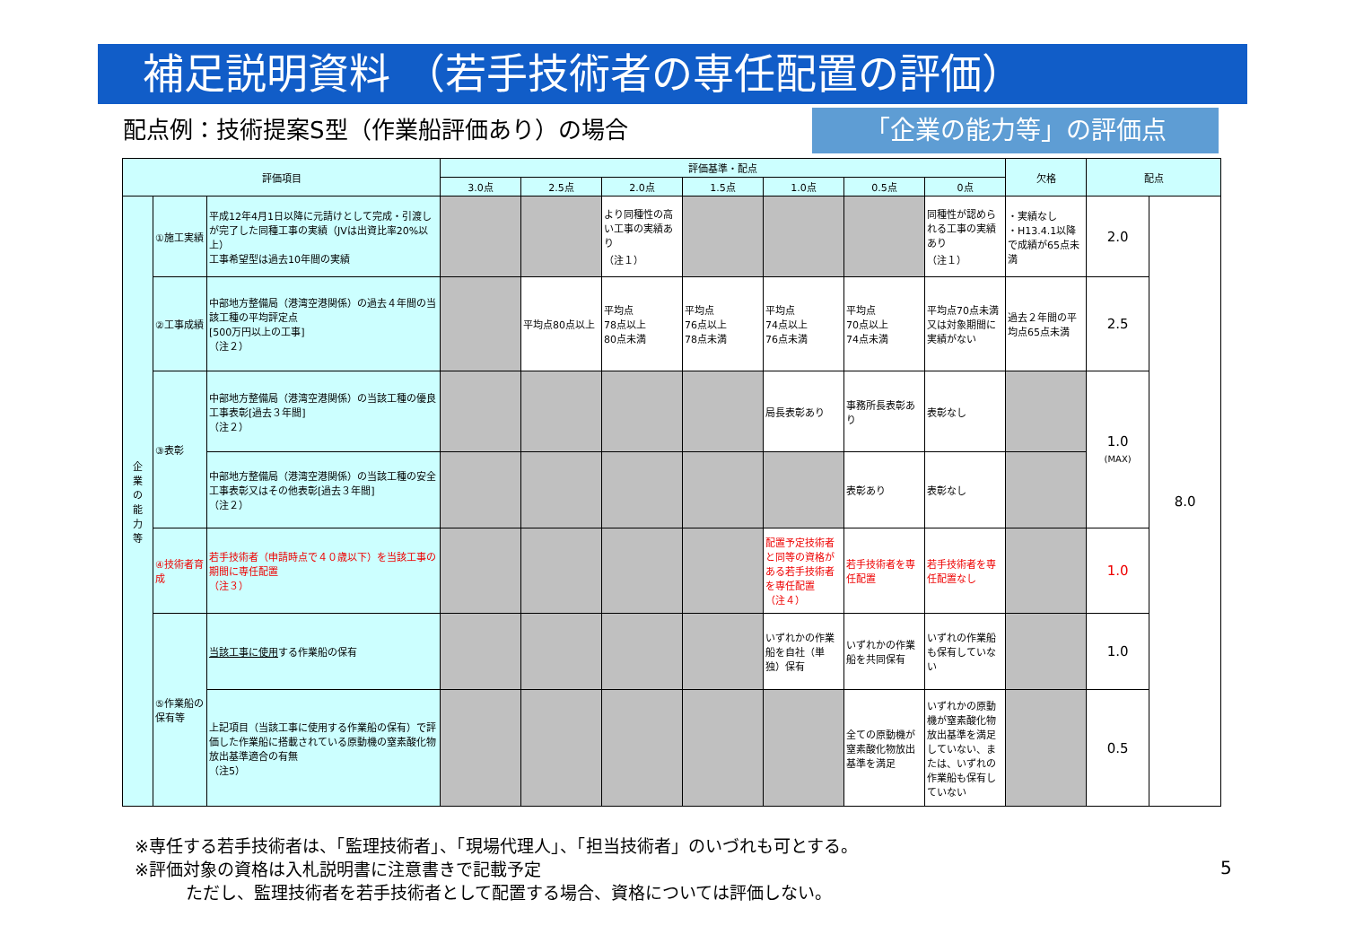補足説明資料 （若手技術者の専任配置の評価）
配点例：技術提案S型（作業船評価あり）の場合
「企業の能力等」の評価点
| 評価項目 | | | 評価基準・配点 | | | | | | | 欠格 | 配点 | |
| --- | --- | --- | --- | --- | --- | --- | --- | --- | --- | --- | --- | --- |
| | | | 3.0点 | 2.5点 | 2.0点 | 1.5点 | 1.0点 | 0.5点 | 0点 | | | |
| 企 業 の 能 力 等 | ①施工実績 | 平成12年4月1日以降に元請けとして完成・引渡しが完了した同種工事の実績（JVは出資比率20%以上） 工事希望型は過去10年間の実績 | | | より同種性の高い工事の実績あり （注１） | | | | 同種性が認められる工事の実績あり （注１） | ・実績なし ・H13.4.1以降で成績が65点未満 | 2.0 | 8.0 |
| | ②工事成績 | 中部地方整備局（港湾空港関係）の過去４年間の当該工種の平均評定点 [500万円以上の工事] （注２） | | 平均点80点以上 | 平均点 78点以上 80点未満 | 平均点 76点以上 78点未満 | 平均点 74点以上 76点未満 | 平均点 70点以上 74点未満 | 平均点70点未満又は対象期間に実績がない | 過去２年間の平均点65点未満 | 2.5 | |
| | ③表彰 | 中部地方整備局（港湾空港関係）の当該工種の優良工事表彰[過去３年間] （注２） | | | | | 局長表彰あり | 事務所長表彰あり | 表彰なし | | 1.0 (MAX) | |
| | | 中部地方整備局（港湾空港関係）の当該工種の安全工事表彰又はその他表彰[過去３年間] （注２） | | | | | | 表彰あり | 表彰なし | | | |
| | ④技術者育成 | 若手技術者（申請時点で４０歳以下）を当該工事の期間に専任配置 （注３） | | | | | 配置予定技術者と同等の資格がある若手技術者を専任配置 （注４） | 若手技術者を専任配置 | 若手技術者を専任配置なし | | 1.0 | |
| | ⑤作業船の保有等 | 当該工事に使用 する作業船の保有 | | | | | いずれかの作業船を自社（単独）保有 | いずれかの作業船を共同保有 | いずれの作業船も保有していない | | 1.0 | |
| | | 上記項目（当該工事に使用する作業船の保有）で評価した作業船に搭載されている原動機の窒素酸化物放出基準適合の有無 （注5） | | | | | | 全ての原動機が窒素酸化物放出基準を満足 | いずれかの原動機が窒素酸化物放出基準を満足していない、または、いずれの作業船も保有していない | | 0.5 | |
※専任する若手技術者は、「監理技術者」、「現場代理人」、「担当技術者」のいづれも可とする。
※評価対象の資格は入札説明書に注意書きで記載予定
　　　ただし、監理技術者を若手技術者として配置する場合、資格については評価しない。
5